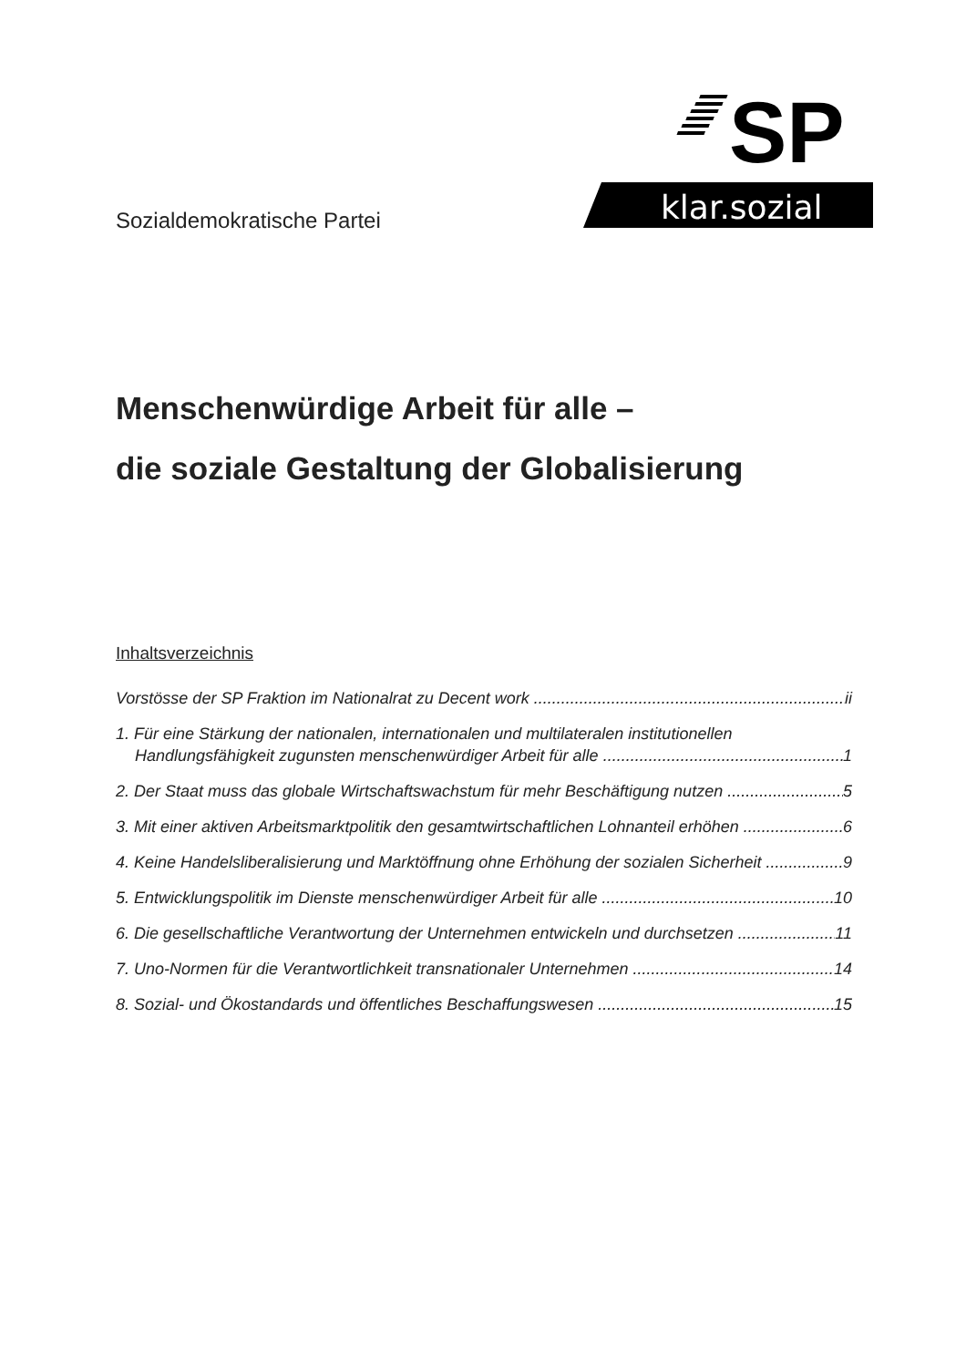SP
klar.sozial
Sozialdemokratische Partei
Menschenwürdige Arbeit für alle –
die soziale Gestaltung der Globalisierung
Inhaltsverzeichnis
Vorstösse der SP Fraktion im Nationalrat zu Decent work ii
1. Für eine Stärkung der nationalen, internationalen und multilateralen institutionellen
Handlungsfähigkeit zugunsten menschenwürdiger Arbeit für alle 1
2. Der Staat muss das globale Wirtschaftswachstum für mehr Beschäftigung nutzen 5
3. Mit einer aktiven Arbeitsmarktpolitik den gesamtwirtschaftlichen Lohnanteil erhöhen 6
4. Keine Handelsliberalisierung und Marktöffnung ohne Erhöhung der sozialen Sicherheit 9
5. Entwicklungspolitik im Dienste menschenwürdiger Arbeit für alle 10
6. Die gesellschaftliche Verantwortung der Unternehmen entwickeln und durchsetzen 11
7. Uno-Normen für die Verantwortlichkeit transnationaler Unternehmen 14
8. Sozial- und Ökostandards und öffentliches Beschaffungswesen 15